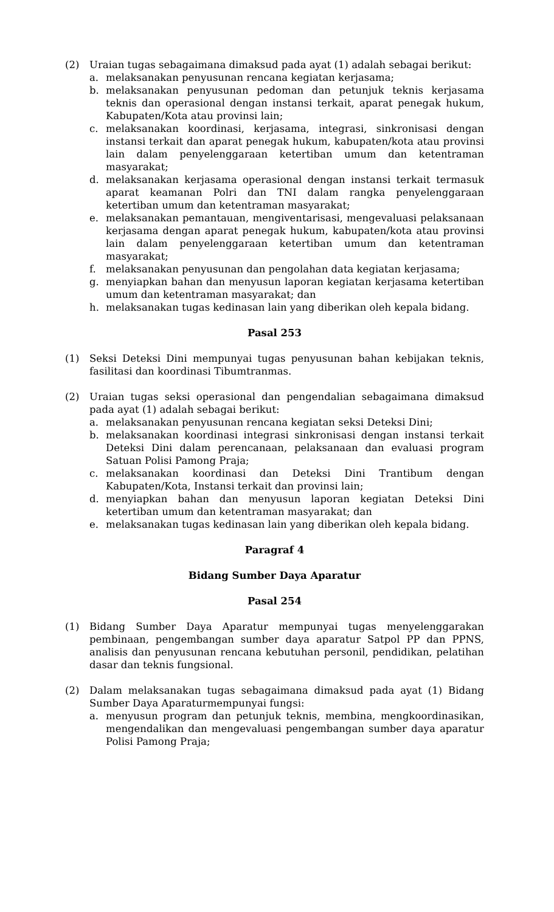(2) Uraian tugas sebagaimana dimaksud pada ayat (1) adalah sebagai berikut:
a. melaksanakan penyusunan rencana kegiatan kerjasama;
b. melaksanakan penyusunan pedoman dan petunjuk teknis kerjasama teknis dan operasional dengan instansi terkait, aparat penegak hukum, Kabupaten/Kota atau provinsi lain;
c. melaksanakan koordinasi, kerjasama, integrasi, sinkronisasi dengan instansi terkait dan aparat penegak hukum, kabupaten/kota atau provinsi lain dalam penyelenggaraan ketertiban umum dan ketentraman masyarakat;
d. melaksanakan kerjasama operasional dengan instansi terkait termasuk aparat keamanan Polri dan TNI dalam rangka penyelenggaraan ketertiban umum dan ketentraman masyarakat;
e. melaksanakan pemantauan, mengiventarisasi, mengevaluasi pelaksanaan kerjasama dengan aparat penegak hukum, kabupaten/kota atau provinsi lain dalam penyelenggaraan ketertiban umum dan ketentraman masyarakat;
f. melaksanakan penyusunan dan pengolahan data kegiatan kerjasama;
g. menyiapkan bahan dan menyusun laporan kegiatan kerjasama ketertiban umum dan ketentraman masyarakat; dan
h. melaksanakan tugas kedinasan lain yang diberikan oleh kepala bidang.
Pasal 253
(1) Seksi Deteksi Dini mempunyai tugas penyusunan bahan kebijakan teknis, fasilitasi dan koordinasi Tibumtranmas.
(2) Uraian tugas seksi operasional dan pengendalian sebagaimana dimaksud pada ayat (1) adalah sebagai berikut:
a. melaksanakan penyusunan rencana kegiatan seksi Deteksi Dini;
b. melaksanakan koordinasi integrasi sinkronisasi dengan instansi terkait Deteksi Dini dalam perencanaan, pelaksanaan dan evaluasi program Satuan Polisi Pamong Praja;
c. melaksanakan koordinasi dan Deteksi Dini Trantibum dengan Kabupaten/Kota, Instansi terkait dan provinsi lain;
d. menyiapkan bahan dan menyusun laporan kegiatan Deteksi Dini ketertiban umum dan ketentraman masyarakat; dan
e. melaksanakan tugas kedinasan lain yang diberikan oleh kepala bidang.
Paragraf 4
Bidang Sumber Daya Aparatur
Pasal 254
(1) Bidang Sumber Daya Aparatur mempunyai tugas menyelenggarakan pembinaan, pengembangan sumber daya aparatur Satpol PP dan PPNS, analisis dan penyusunan rencana kebutuhan personil, pendidikan, pelatihan dasar dan teknis fungsional.
(2) Dalam melaksanakan tugas sebagaimana dimaksud pada ayat (1) Bidang Sumber Daya Aparaturmempunyai fungsi:
a. menyusun program dan petunjuk teknis, membina, mengkoordinasikan, mengendalikan dan mengevaluasi pengembangan sumber daya aparatur Polisi Pamong Praja;